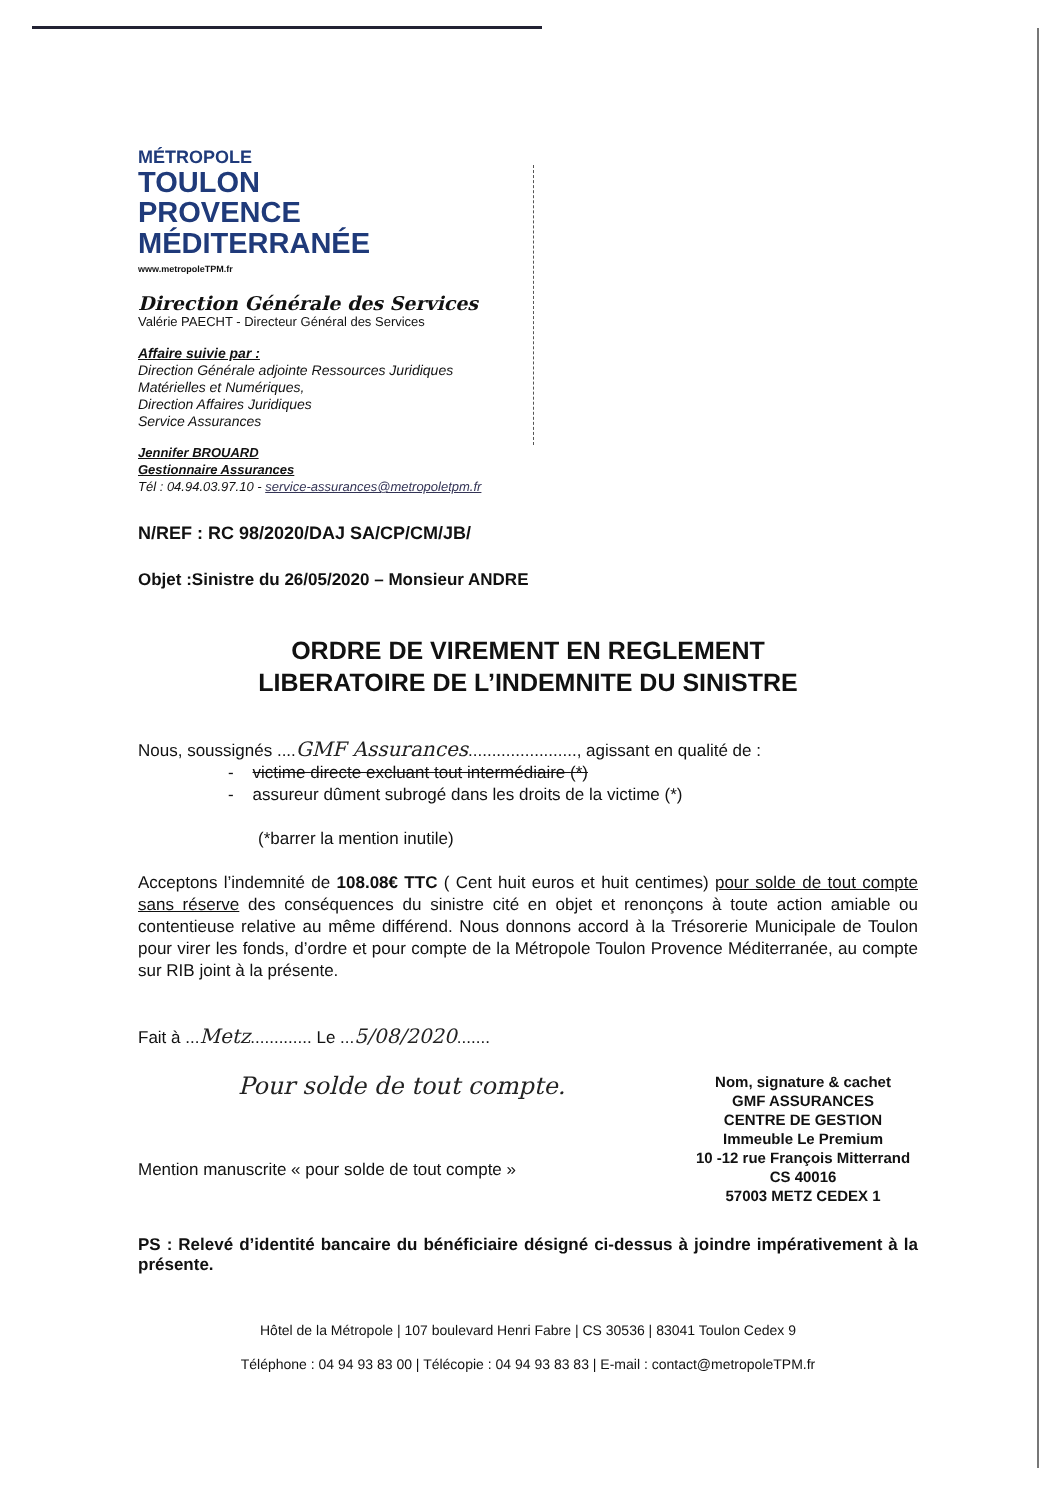MÉTROPOLE
TOULON
PROVENCE
MÉDITERRANÉE
www.metropoleTPM.fr
Direction Générale des Services
Valérie PAECHT - Directeur Général des Services
Affaire suivie par :
Direction Générale adjointe Ressources Juridiques
Matérielles et Numériques,
Direction Affaires Juridiques
Service Assurances
Jennifer BROUARD
Gestionnaire Assurances
Tél : 04.94.03.97.10 - service-assurances@metropoletpm.fr
N/REF : RC 98/2020/DAJ SA/CP/CM/JB/
Objet :Sinistre du 26/05/2020 – Monsieur ANDRE
ORDRE DE VIREMENT EN REGLEMENT
LIBERATOIRE DE L’INDEMNITE DU SINISTRE
Nous, soussignés ....GMF Assurances......................., agissant en qualité de :
- victime directe excluant tout intermédiaire (*)
- assureur dûment subrogé dans les droits de la victime (*)
(*barrer la mention inutile)
Acceptons l’indemnité de 108.08€ TTC ( Cent huit euros et huit centimes) pour solde de tout compte sans réserve des conséquences du sinistre cité en objet et renonçons à toute action amiable ou contentieuse relative au même différend. Nous donnons accord à la Trésorerie Municipale de Toulon pour virer les fonds, d’ordre et pour compte de la Métropole Toulon Provence Méditerranée, au compte sur RIB joint à la présente.
Fait à ...Metz............. Le ...5/08/2020.......
Pour solde de tout compte.
Mention manuscrite « pour solde de tout compte »
Nom, signature & cachet
GMF ASSURANCES
CENTRE DE GESTION
Immeuble Le Premium
10 -12 rue François Mitterrand
CS 40016
57003 METZ CEDEX 1
PS : Relevé d’identité bancaire du bénéficiaire désigné ci-dessus à joindre impérativement à la présente.
Hôtel de la Métropole | 107 boulevard Henri Fabre | CS 30536 | 83041 Toulon Cedex 9
Téléphone : 04 94 93 83 00 | Télécopie : 04 94 93 83 83 | E-mail : contact@metropoleTPM.fr